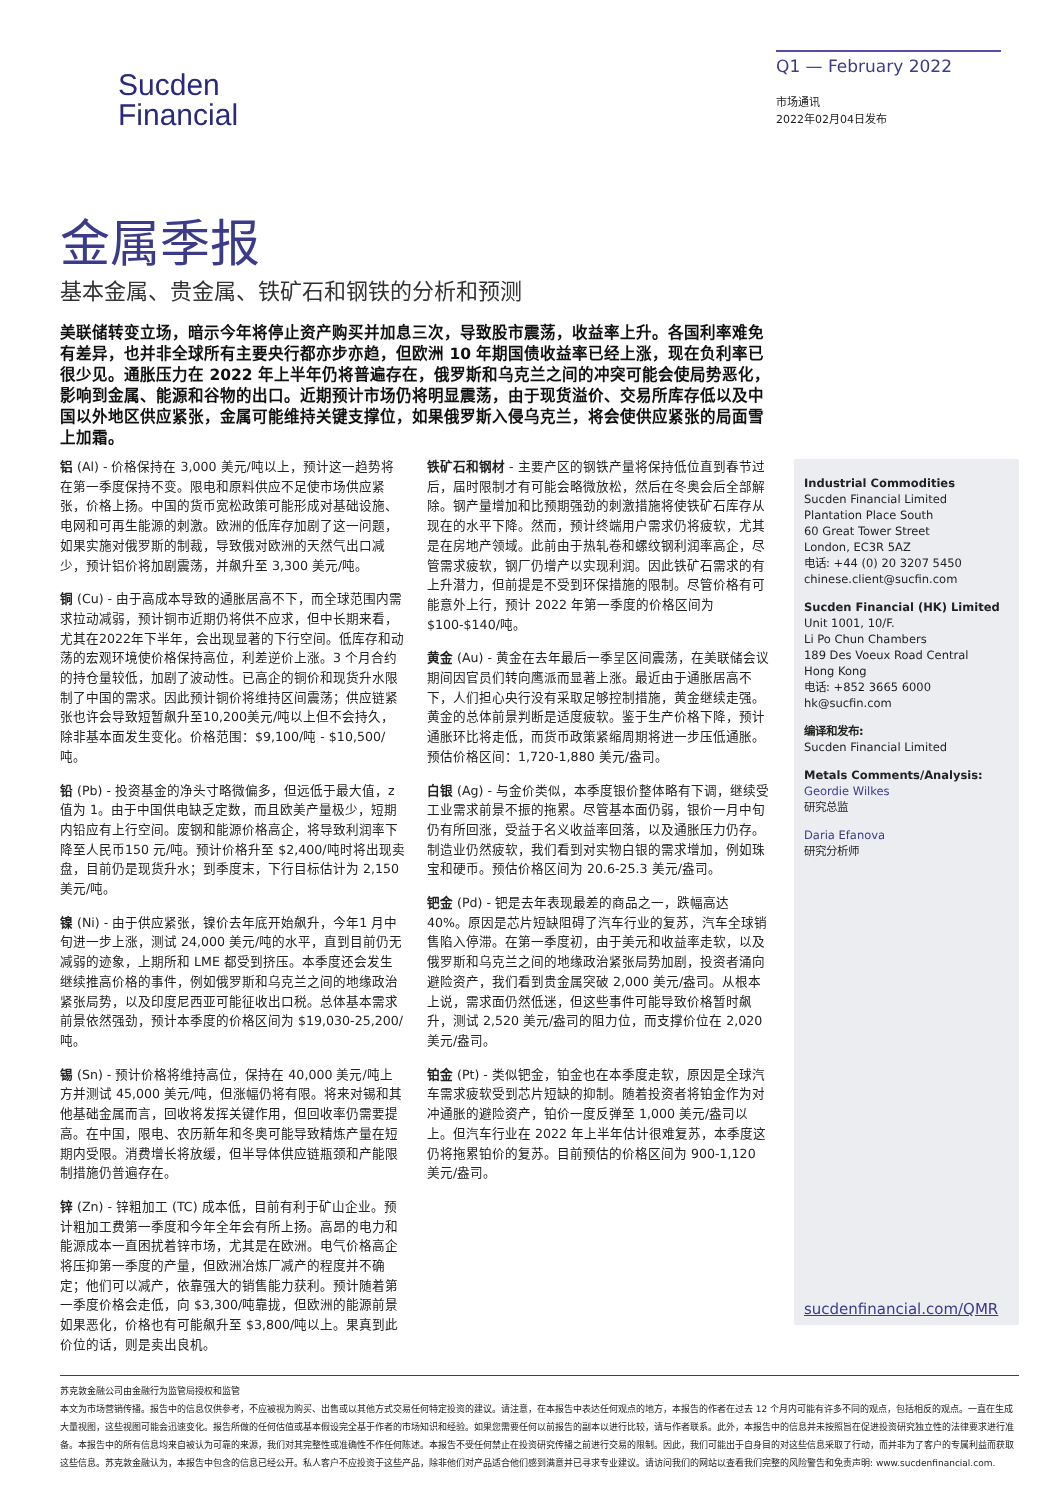Sucden
Financial
Q1 — February 2022
市场通讯
2022年02月04日发布
金属季报
基本金属、贵金属、铁矿石和钢铁的分析和预测
美联储转变立场，暗示今年将停止资产购买并加息三次，导致股市震荡，收益率上升。各国利率难免有差异，也并非全球所有主要央行都亦步亦趋，但欧洲 10 年期国债收益率已经上涨，现在负利率已很少见。通胀压力在 2022 年上半年仍将普遍存在，俄罗斯和乌克兰之间的冲突可能会使局势恶化，影响到金属、能源和谷物的出口。近期预计市场仍将明显震荡，由于现货溢价、交易所库存低以及中国以外地区供应紧张，金属可能维持关键支撑位，如果俄罗斯入侵乌克兰，将会使供应紧张的局面雪上加霜。
铝 (Al) - 价格保持在 3,000 美元/吨以上，预计这一趋势将在第一季度保持不变。限电和原料供应不足使市场供应紧张，价格上扬。中国的货币宽松政策可能形成对基础设施、电网和可再生能源的刺激。欧洲的低库存加剧了这一问题，如果实施对俄罗斯的制裁，导致俄对欧洲的天然气出口减少，预计铝价将加剧震荡，并飙升至 3,300 美元/吨。
铜 (Cu) - 由于高成本导致的通胀居高不下，而全球范围内需求拉动减弱，预计铜市近期仍将供不应求，但中长期来看，尤其在2022年下半年，会出现显著的下行空间。低库存和动荡的宏观环境使价格保持高位，利差逆价上涨。3 个月合约的持仓量较低，加剧了波动性。已高企的铜价和现货升水限制了中国的需求。因此预计铜价将维持区间震荡；供应链紧张也许会导致短暂飙升至10,200美元/吨以上但不会持久，除非基本面发生变化。价格范围：$9,100/吨 - $10,500/吨。
铅 (Pb) - 投资基金的净头寸略微偏多，但远低于最大值，z 值为 1。由于中国供电缺乏定数，而且欧美产量极少，短期内铅应有上行空间。废钢和能源价格高企，将导致利润率下降至人民币150 元/吨。预计价格升至 $2,400/吨时将出现卖盘，目前仍是现货升水；到季度末，下行目标估计为 2,150 美元/吨。
镍 (Ni) - 由于供应紧张，镍价去年底开始飙升，今年1 月中旬进一步上涨，测试 24,000 美元/吨的水平，直到目前仍无减弱的迹象，上期所和 LME 都受到挤压。本季度还会发生继续推高价格的事件，例如俄罗斯和乌克兰之间的地缘政治紧张局势，以及印度尼西亚可能征收出口税。总体基本需求前景依然强劲，预计本季度的价格区间为 $19,030-25,200/吨。
锡 (Sn) - 预计价格将维持高位，保持在 40,000 美元/吨上方并测试 45,000 美元/吨，但涨幅仍将有限。将来对锡和其他基础金属而言，回收将发挥关键作用，但回收率仍需要提高。在中国，限电、农历新年和冬奥可能导致精炼产量在短期内受限。消费增长将放缓，但半导体供应链瓶颈和产能限制措施仍普遍存在。
锌 (Zn) - 锌粗加工 (TC) 成本低，目前有利于矿山企业。预计粗加工费第一季度和今年全年会有所上扬。高昂的电力和能源成本一直困扰着锌市场，尤其是在欧洲。电气价格高企将压抑第一季度的产量，但欧洲冶炼厂减产的程度并不确定；他们可以减产，依靠强大的销售能力获利。预计随着第一季度价格会走低，向 $3,300/吨靠拢，但欧洲的能源前景如果恶化，价格也有可能飙升至 $3,800/吨以上。果真到此价位的话，则是卖出良机。
铁矿石和钢材 - 主要产区的钢铁产量将保持低位直到春节过后，届时限制才有可能会略微放松，然后在冬奥会后全部解除。钢产量增加和比预期强劲的刺激措施将使铁矿石库存从现在的水平下降。然而，预计终端用户需求仍将疲软，尤其是在房地产领域。此前由于热轧卷和螺纹钢利润率高企，尽管需求疲软，钢厂仍增产以实现利润。因此铁矿石需求的有上升潜力，但前提是不受到环保措施的限制。尽管价格有可能意外上行，预计 2022 年第一季度的价格区间为 $100-$140/吨。
黄金 (Au) - 黄金在去年最后一季呈区间震荡，在美联储会议期间因官员们转向鹰派而显著上涨。最近由于通胀居高不下，人们担心央行没有采取足够控制措施，黄金继续走强。黄金的总体前景判断是适度疲软。鉴于生产价格下降，预计通胀环比将走低，而货币政策紧缩周期将进一步压低通胀。预估价格区间：1,720-1,880 美元/盎司。
白银 (Ag) - 与金价类似，本季度银价整体略有下调，继续受工业需求前景不振的拖累。尽管基本面仍弱，银价一月中旬仍有所回涨，受益于名义收益率回落，以及通胀压力仍存。制造业仍然疲软，我们看到对实物白银的需求增加，例如珠宝和硬币。预估价格区间为 20.6-25.3 美元/盎司。
钯金 (Pd) - 钯是去年表现最差的商品之一，跌幅高达 40%。原因是芯片短缺阻碍了汽车行业的复苏，汽车全球销售陷入停滞。在第一季度初，由于美元和收益率走软，以及俄罗斯和乌克兰之间的地缘政治紧张局势加剧，投资者涌向避险资产，我们看到贵金属突破 2,000 美元/盎司。从根本上说，需求面仍然低迷，但这些事件可能导致价格暂时飙升，测试 2,520 美元/盎司的阻力位，而支撑价位在 2,020 美元/盎司。
铂金 (Pt) - 类似钯金，铂金也在本季度走软，原因是全球汽车需求疲软受到芯片短缺的抑制。随着投资者将铂金作为对冲通胀的避险资产，铂价一度反弹至 1,000 美元/盎司以上。但汽车行业在 2022 年上半年估计很难复苏，本季度这仍将拖累铂价的复苏。目前预估的价格区间为 900-1,120 美元/盎司。
Industrial Commodities
Sucden Financial Limited
Plantation Place South
60 Great Tower Street
London, EC3R 5AZ
电话: +44 (0) 20 3207 5450
chinese.client@sucfin.com
Sucden Financial (HK) Limited
Unit 1001, 10/F.
Li Po Chun Chambers
189 Des Voeux Road Central
Hong Kong
电话: +852 3665 6000
hk@sucfin.com
编译和发布:
Sucden Financial Limited
Metals Comments/Analysis:
Geordie Wilkes
研究总监
Daria Efanova
研究分析师
sucdenfinancial.com/QMR
苏克敦金融公司由金融行为监管局授权和监管
本文为市场营销传播。报告中的信息仅供参考，不应被视为购买、出售或以其他方式交易任何特定投资的建议。请注意，在本报告中表达任何观点的地方，本报告的作者在过去 12 个月内可能有许多不同的观点，包括相反的观点。一直在生成大量视图，这些视图可能会迅速变化。报告所做的任何估值或基本假设完全基于作者的市场知识和经验。如果您需要任何以前报告的副本以进行比较，请与作者联系。此外，本报告中的信息并未按照旨在促进投资研究独立性的法律要求进行准备。本报告中的所有信息均来自被认为可靠的来源，我们对其完整性或准确性不作任何陈述。本报告不受任何禁止在投资研究传播之前进行交易的限制。因此，我们可能出于自身目的对这些信息采取了行动，而并非为了客户的专属利益而获取这些信息。苏克敦金融认为，本报告中包含的信息已经公开。私人客户不应投资于这些产品，除非他们对产品适合他们感到满意并已寻求专业建议。请访问我们的网站以查看我们完整的风险警告和免责声明: www.sucdenfinancial.com.